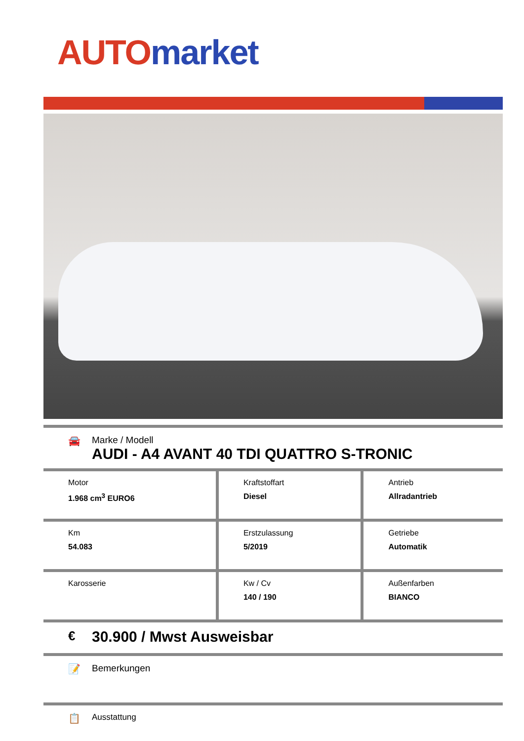AUTO market
🚘 Marke / Modell
AUDI - A4 AVANT 40 TDI QUATTRO S-TRONIC
| Motor 1.968 cm<sup>3</sup> EURO6 | Kraftstoffart Diesel | Antrieb Allradantrieb |
| Km 54.083 | Erstzulassung 5/2019 | Getriebe Automatik |
| Karosserie | Kw / Cv 140 / 190 | Außenfarben BIANCO |
€
30.900 / Mwst Ausweisbar
📝 Bemerkungen
📋
Ausstattung